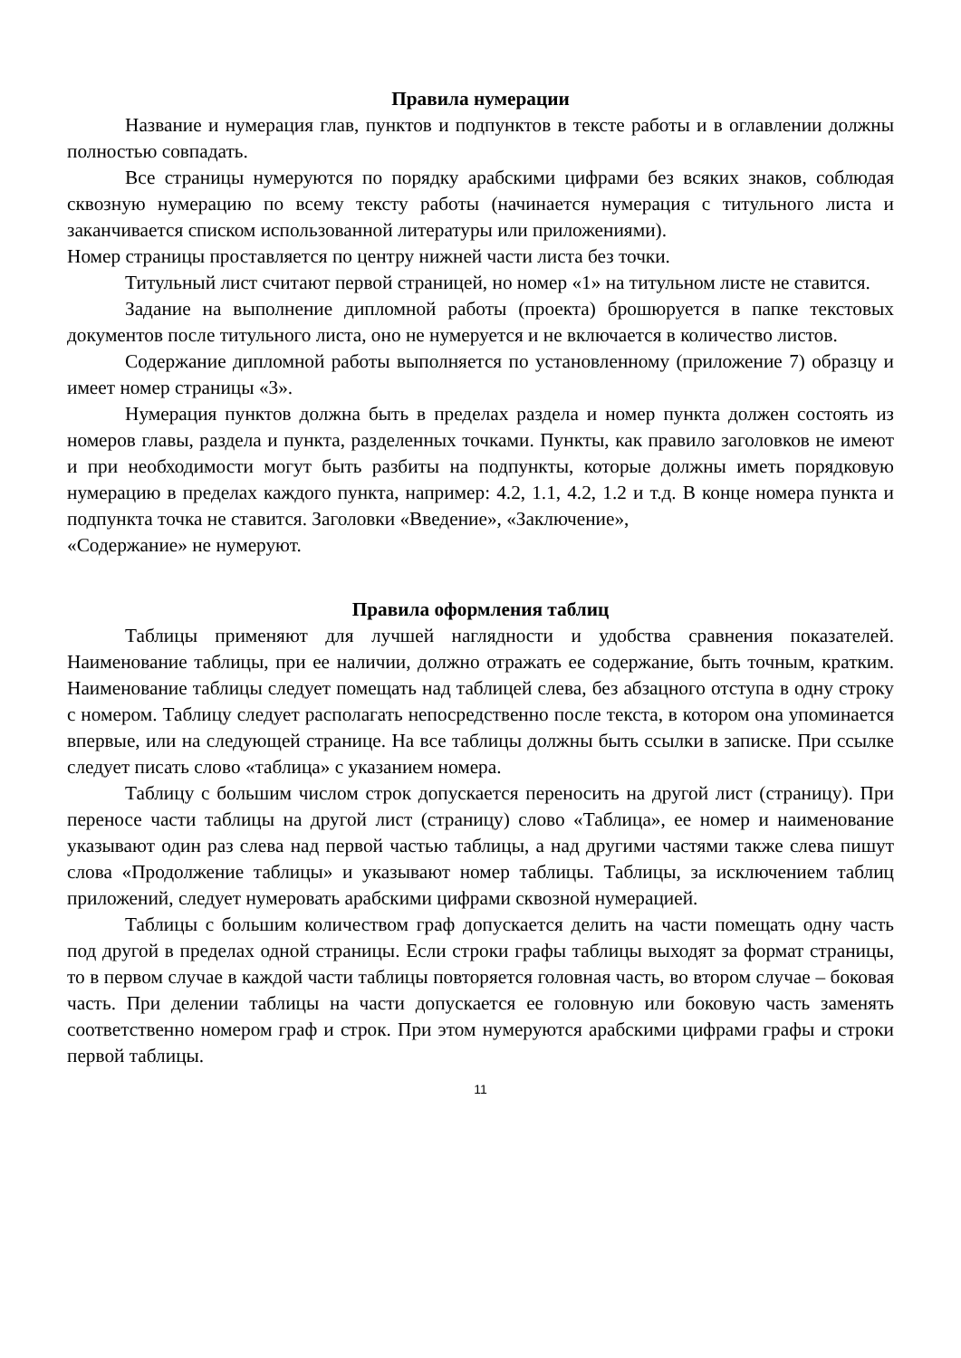Правила нумерации
Название и нумерация глав, пунктов и подпунктов в тексте работы и в оглавлении должны полностью совпадать.
Все страницы нумеруются по порядку арабскими цифрами без всяких знаков, соблюдая сквозную нумерацию по всему тексту работы (начинается нумерация с титульного листа и заканчивается списком использованной литературы или приложениями).
Номер страницы проставляется по центру нижней части листа без точки.
Титульный лист считают первой страницей, но номер «1» на титульном листе не ставится.
Задание на выполнение дипломной работы (проекта) брошюруется в папке текстовых документов после титульного листа, оно не нумеруется и не включается в количество листов.
Содержание дипломной работы выполняется по установленному (приложение 7) образцу и имеет номер страницы «3».
Нумерация пунктов должна быть в пределах раздела и номер пункта должен состоять из номеров главы, раздела и пункта, разделенных точками. Пункты, как правило заголовков не имеют и при необходимости могут быть разбиты на подпункты, которые должны иметь порядковую нумерацию в пределах каждого пункта, например: 4.2, 1.1, 4.2, 1.2 и т.д. В конце номера пункта и подпункта точка не ставится. Заголовки «Введение», «Заключение»,
«Содержание» не нумеруют.
Правила оформления таблиц
Таблицы применяют для лучшей наглядности и удобства сравнения показателей. Наименование таблицы, при ее наличии, должно отражать ее содержание, быть точным, кратким. Наименование таблицы следует помещать над таблицей слева, без абзацного отступа в одну строку с номером. Таблицу следует располагать непосредственно после текста, в котором она упоминается впервые, или на следующей странице. На все таблицы должны быть ссылки в записке. При ссылке следует писать слово «таблица» с указанием номера.
Таблицу с большим числом строк допускается переносить на другой лист (страницу). При переносе части таблицы на другой лист (страницу) слово «Таблица», ее номер и наименование указывают один раз слева над первой частью таблицы, а над другими частями также слева пишут слова «Продолжение таблицы» и указывают номер таблицы. Таблицы, за исключением таблиц приложений, следует нумеровать арабскими цифрами сквозной нумерацией.
Таблицы с большим количеством граф допускается делить на части помещать одну часть под другой в пределах одной страницы. Если строки графы таблицы выходят за формат страницы, то в первом случае в каждой части таблицы повторяется головная часть, во втором случае – боковая часть. При делении таблицы на части допускается ее головную или боковую часть заменять соответственно номером граф и строк. При этом нумеруются арабскими цифрами графы и строки первой таблицы.
11